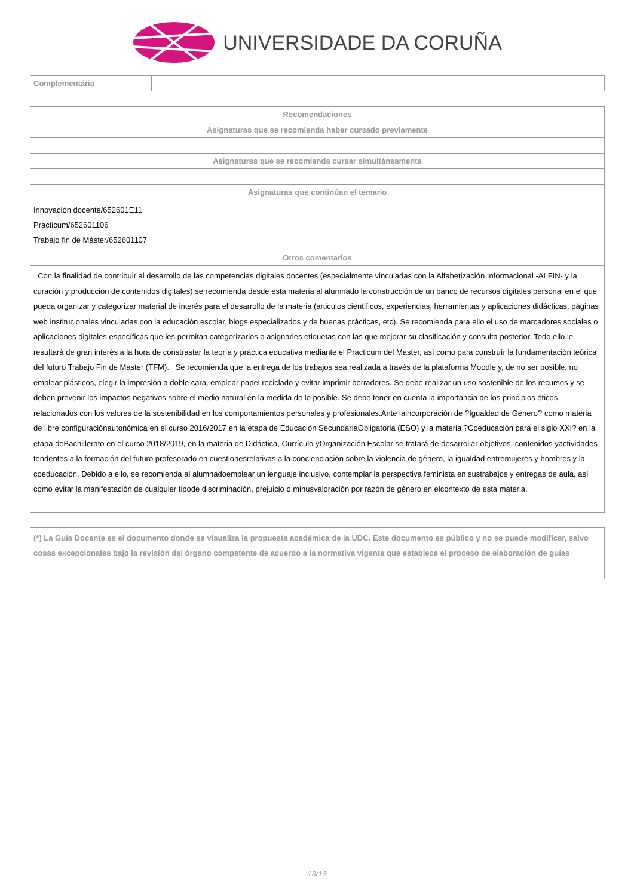UNIVERSIDADE DA CORUÑA
| Complementária | |
| Recomendaciones |
| --- |
| Asignaturas que se recomienda haber cursado previamente |
| Asignaturas que se recomienda cursar simultáneamente |
| Asignaturas que continúan el temario |
| Innovación docente/652601E11 Practicum/652601106 Trabajo fin de Máster/652601107 |
| Otros comentarios |
| Con la finalidad de contribuir al desarrollo de las competencias digitales docentes (especialmente vinculadas con la Alfabetización Informacional -ALFIN- y la curación y producción de contenidos digitales) se recomienda desde esta materia al alumnado la construcción de un banco de recursos digitales personal en el que pueda organizar y categorizar material de interés para el desarrollo de la materia (articulos científicos, experiencias, herramientas y aplicaciones didácticas, páginas web institucionales vinculadas con la educación escolar, blogs especializados y de buenas prácticas, etc). Se recomienda para ello el uso de marcadores sociales o aplicaciones digitales específicas que les permitan categorizarlos o asignarles etiquetas con las que mejorar su clasificación y consulta posterior. Todo ello le resultará de gran interés a la hora de constrastar la teoría y práctica educativa mediante el Practicum del Master, así como para construír la fundamentación teórica del futuro Trabajo Fin de Master (TFM). Se recomienda que la entrega de los trabajos sea realizada a través de la plataforma Moodle y, de no ser posible, no emplear plásticos, elegir la impresión a doble cara, emplear papel reciclado y evitar imprimir borradores. Se debe realizar un uso sostenible de los recursos y se deben prevenir los impactos negativos sobre el medio natural en la medida de lo posible. Se debe tener en cuenta la importancia de los principios éticos relacionados con los valores de la sostenibilidad en los comportamientos personales y profesionales.Ante laincorporación de ?Igualdad de Género? como materia de libre configuraciónautonómica en el curso 2016/2017 en la etapa de Educación SecundariaObligatoria (ESO) y la materia ?Coeducación para el siglo XXI? en la etapa deBachillerato en el curso 2018/2019, en la materia de Didáctica, Currículo yOrganización Escolar se tratará de desarrollar objetivos, contenidos yactividades tendentes a la formación del futuro profesorado en cuestionesrelativas a la concienciación sobre la violencia de género, la igualdad entremujeres y hombres y la coeducación. Debido a ello, se recomienda al alumnadoemplear un lenguaje inclusivo, contemplar la perspectiva feminista en sustrabajos y entregas de aula, así como evitar la manifestación de cualquier tipode discriminación, prejuicio o minusvaloración por razón de género en elcontexto de esta materia. |
| (*) La Guía Docente es el documento donde se visualiza la propuesta académica de la UDC. Este documento es público y no se puede modificar, salvo cosas excepcionales bajo la revisión del órgano competente de acuerdo a la normativa vigente que establece el proceso de elaboración de guías |
13/13